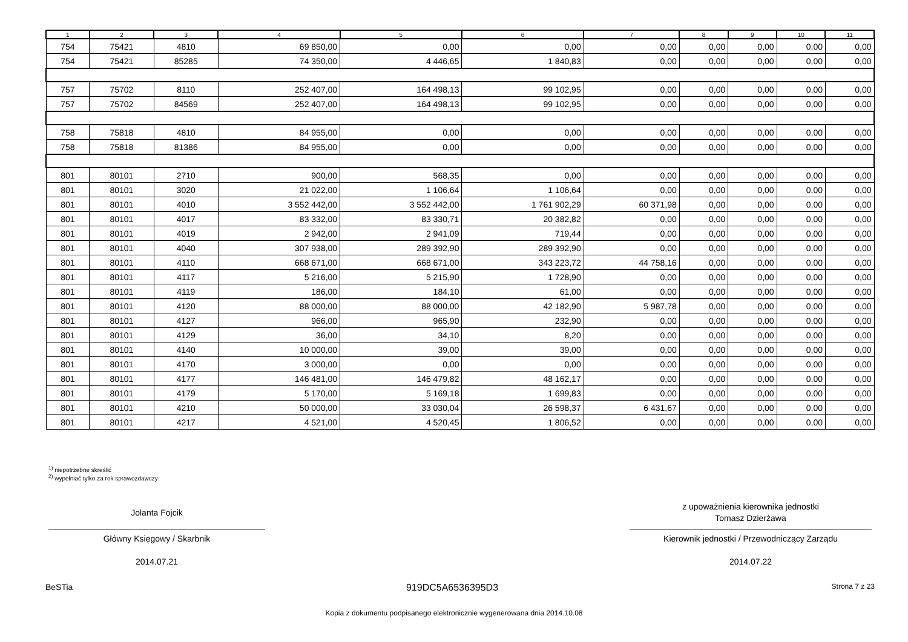| 1 | 2 | 3 | 4 | 5 | 6 | 7 | 8 | 9 | 10 | 11 |
| --- | --- | --- | --- | --- | --- | --- | --- | --- | --- | --- |
| 754 | 75421 | 4810 | 69 850,00 | 0,00 | 0,00 | 0,00 | 0,00 | 0,00 | 0,00 | 0,00 |
| 754 | 75421 | 85285 | 74 350,00 | 4 446,65 | 1 840,83 | 0,00 | 0,00 | 0,00 | 0,00 | 0,00 |
| 757 | 75702 | 8110 | 252 407,00 | 164 498,13 | 99 102,95 | 0,00 | 0,00 | 0,00 | 0,00 | 0,00 |
| 757 | 75702 | 84569 | 252 407,00 | 164 498,13 | 99 102,95 | 0,00 | 0,00 | 0,00 | 0,00 | 0,00 |
| 758 | 75818 | 4810 | 84 955,00 | 0,00 | 0,00 | 0,00 | 0,00 | 0,00 | 0,00 | 0,00 |
| 758 | 75818 | 81386 | 84 955,00 | 0,00 | 0,00 | 0,00 | 0,00 | 0,00 | 0,00 | 0,00 |
| 801 | 80101 | 2710 | 900,00 | 568,35 | 0,00 | 0,00 | 0,00 | 0,00 | 0,00 | 0,00 |
| 801 | 80101 | 3020 | 21 022,00 | 1 106,64 | 1 106,64 | 0,00 | 0,00 | 0,00 | 0,00 | 0,00 |
| 801 | 80101 | 4010 | 3 552 442,00 | 3 552 442,00 | 1 761 902,29 | 60 371,98 | 0,00 | 0,00 | 0,00 | 0,00 |
| 801 | 80101 | 4017 | 83 332,00 | 83 330,71 | 20 382,82 | 0,00 | 0,00 | 0,00 | 0,00 | 0,00 |
| 801 | 80101 | 4019 | 2 942,00 | 2 941,09 | 719,44 | 0,00 | 0,00 | 0,00 | 0,00 | 0,00 |
| 801 | 80101 | 4040 | 307 938,00 | 289 392,90 | 289 392,90 | 0,00 | 0,00 | 0,00 | 0,00 | 0,00 |
| 801 | 80101 | 4110 | 668 671,00 | 668 671,00 | 343 223,72 | 44 758,16 | 0,00 | 0,00 | 0,00 | 0,00 |
| 801 | 80101 | 4117 | 5 216,00 | 5 215,90 | 1 728,90 | 0,00 | 0,00 | 0,00 | 0,00 | 0,00 |
| 801 | 80101 | 4119 | 186,00 | 184,10 | 61,00 | 0,00 | 0,00 | 0,00 | 0,00 | 0,00 |
| 801 | 80101 | 4120 | 88 000,00 | 88 000,00 | 42 182,90 | 5 987,78 | 0,00 | 0,00 | 0,00 | 0,00 |
| 801 | 80101 | 4127 | 966,00 | 965,90 | 232,90 | 0,00 | 0,00 | 0,00 | 0,00 | 0,00 |
| 801 | 80101 | 4129 | 36,00 | 34,10 | 8,20 | 0,00 | 0,00 | 0,00 | 0,00 | 0,00 |
| 801 | 80101 | 4140 | 10 000,00 | 39,00 | 39,00 | 0,00 | 0,00 | 0,00 | 0,00 | 0,00 |
| 801 | 80101 | 4170 | 3 000,00 | 0,00 | 0,00 | 0,00 | 0,00 | 0,00 | 0,00 | 0,00 |
| 801 | 80101 | 4177 | 146 481,00 | 146 479,82 | 48 162,17 | 0,00 | 0,00 | 0,00 | 0,00 | 0,00 |
| 801 | 80101 | 4179 | 5 170,00 | 5 169,18 | 1 699,83 | 0,00 | 0,00 | 0,00 | 0,00 | 0,00 |
| 801 | 80101 | 4210 | 50 000,00 | 33 030,04 | 26 598,37 | 6 431,67 | 0,00 | 0,00 | 0,00 | 0,00 |
| 801 | 80101 | 4217 | 4 521,00 | 4 520,45 | 1 806,52 | 0,00 | 0,00 | 0,00 | 0,00 | 0,00 |
<sup>1)</sup> niepotrzebne skreślić
<sup>2)</sup> wypełniać tylko za rok sprawozdawczy
Jolanta Fojcik
Główny Księgowy / Skarbnik
2014.07.21
z upoważnienia kierownika jednostki
Tomasz Dzierżawa
Kierownik jednostki / Przewodniczący Zarządu
2014.07.22
BeSTia 919DC5A6536395D3 Strona 7 z 23
Kopia z dokumentu podpisanego elektronicznie wygenerowana dnia 2014.10.08